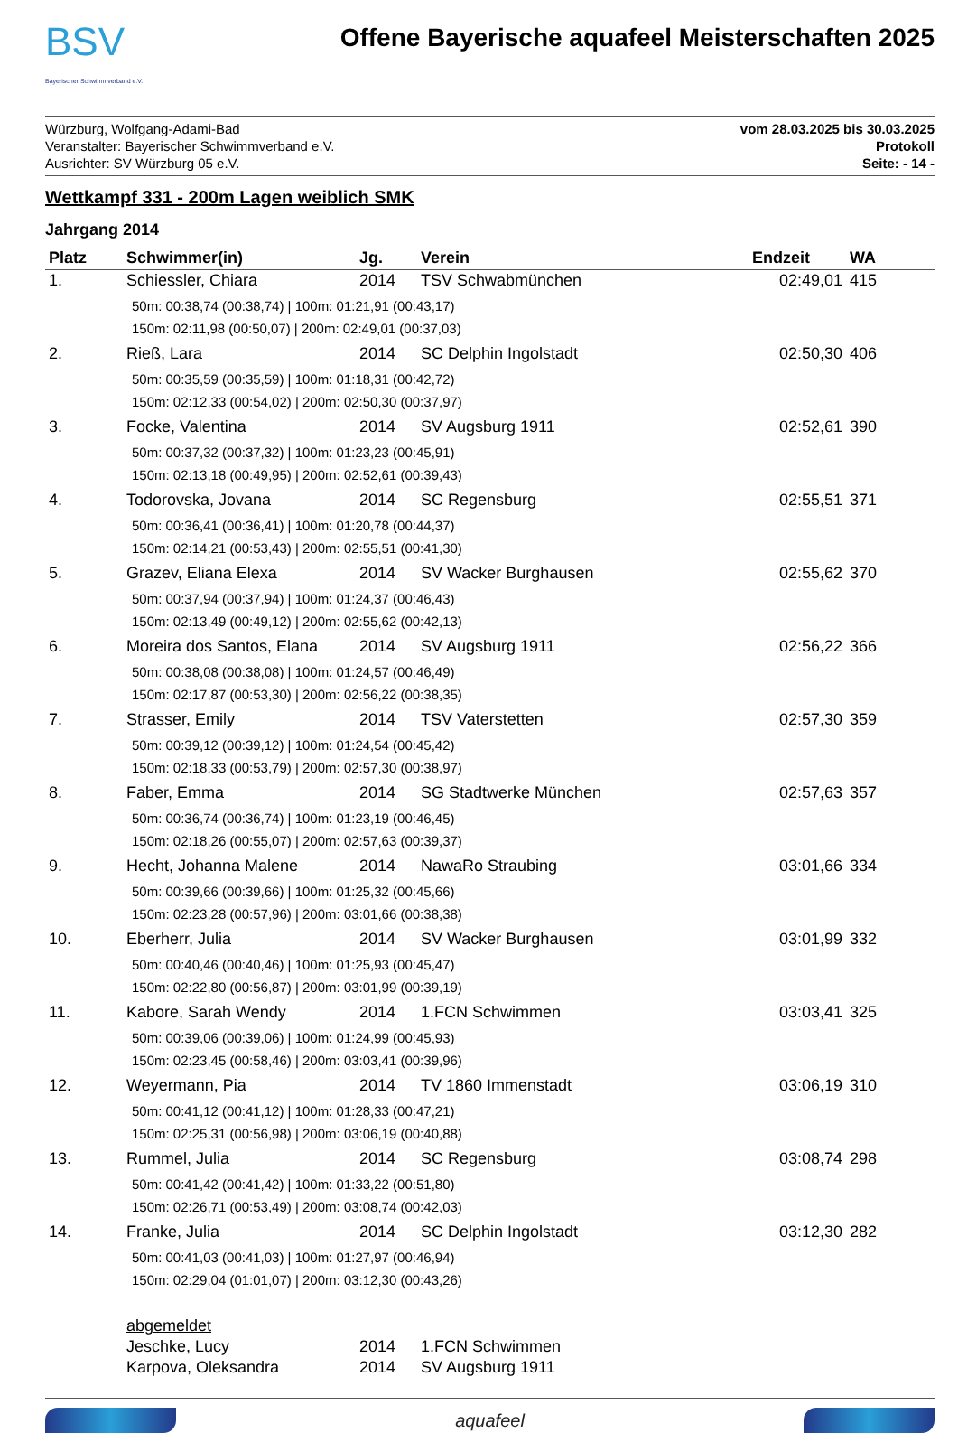BSV
Bayerischer Schwimmverband e.V.
Offene Bayerische aquafeel Meisterschaften 2025
Würzburg, Wolfgang-Adami-Bad
Veranstalter: Bayerischer Schwimmverband e.V.
Ausrichter: SV Würzburg 05 e.V.
vom 28.03.2025 bis 30.03.2025
Protokoll
Seite: - 14 -
Wettkampf 331 - 200m Lagen weiblich SMK
Jahrgang 2014
| Platz | Schwimmer(in) | Jg. | Verein | Endzeit | WA |
| --- | --- | --- | --- | --- | --- |
| 1. | Schiessler, Chiara | 2014 | TSV Schwabmünchen | 02:49,01 | 415 |
| 50m: 00:38,74 (00:38,74) / 100m: 01:21,91 (00:43,17) 150m: 02:11,98 (00:50,07) / 200m: 02:49,01 (00:37,03) | | | | | |
| 2. | Rieß, Lara | 2014 | SC Delphin Ingolstadt | 02:50,30 | 406 |
| 50m: 00:35,59 (00:35,59) / 100m: 01:18,31 (00:42,72) 150m: 02:12,33 (00:54,02) / 200m: 02:50,30 (00:37,97) | | | | | |
| 3. | Focke, Valentina | 2014 | SV Augsburg 1911 | 02:52,61 | 390 |
| 50m: 00:37,32 (00:37,32) / 100m: 01:23,23 (00:45,91) 150m: 02:13,18 (00:49,95) / 200m: 02:52,61 (00:39,43) | | | | | |
| 4. | Todorovska, Jovana | 2014 | SC Regensburg | 02:55,51 | 371 |
| 50m: 00:36,41 (00:36,41) / 100m: 01:20,78 (00:44,37) 150m: 02:14,21 (00:53,43) / 200m: 02:55,51 (00:41,30) | | | | | |
| 5. | Grazev, Eliana Elexa | 2014 | SV Wacker Burghausen | 02:55,62 | 370 |
| 50m: 00:37,94 (00:37,94) / 100m: 01:24,37 (00:46,43) 150m: 02:13,49 (00:49,12) / 200m: 02:55,62 (00:42,13) | | | | | |
| 6. | Moreira dos Santos, Elana | 2014 | SV Augsburg 1911 | 02:56,22 | 366 |
| 50m: 00:38,08 (00:38,08) / 100m: 01:24,57 (00:46,49) 150m: 02:17,87 (00:53,30) / 200m: 02:56,22 (00:38,35) | | | | | |
| 7. | Strasser, Emily | 2014 | TSV Vaterstetten | 02:57,30 | 359 |
| 50m: 00:39,12 (00:39,12) / 100m: 01:24,54 (00:45,42) 150m: 02:18,33 (00:53,79) / 200m: 02:57,30 (00:38,97) | | | | | |
| 8. | Faber, Emma | 2014 | SG Stadtwerke München | 02:57,63 | 357 |
| 50m: 00:36,74 (00:36,74) / 100m: 01:23,19 (00:46,45) 150m: 02:18,26 (00:55,07) / 200m: 02:57,63 (00:39,37) | | | | | |
| 9. | Hecht, Johanna Malene | 2014 | NawaRo Straubing | 03:01,66 | 334 |
| 50m: 00:39,66 (00:39,66) / 100m: 01:25,32 (00:45,66) 150m: 02:23,28 (00:57,96) / 200m: 03:01,66 (00:38,38) | | | | | |
| 10. | Eberherr, Julia | 2014 | SV Wacker Burghausen | 03:01,99 | 332 |
| 50m: 00:40,46 (00:40,46) / 100m: 01:25,93 (00:45,47) 150m: 02:22,80 (00:56,87) / 200m: 03:01,99 (00:39,19) | | | | | |
| 11. | Kabore, Sarah Wendy | 2014 | 1.FCN Schwimmen | 03:03,41 | 325 |
| 50m: 00:39,06 (00:39,06) / 100m: 01:24,99 (00:45,93) 150m: 02:23,45 (00:58,46) / 200m: 03:03,41 (00:39,96) | | | | | |
| 12. | Weyermann, Pia | 2014 | TV 1860 Immenstadt | 03:06,19 | 310 |
| 50m: 00:41,12 (00:41,12) / 100m: 01:28,33 (00:47,21) 150m: 02:25,31 (00:56,98) / 200m: 03:06,19 (00:40,88) | | | | | |
| 13. | Rummel, Julia | 2014 | SC Regensburg | 03:08,74 | 298 |
| 50m: 00:41,42 (00:41,42) / 100m: 01:33,22 (00:51,80) 150m: 02:26,71 (00:53,49) / 200m: 03:08,74 (00:42,03) | | | | | |
| 14. | Franke, Julia | 2014 | SC Delphin Ingolstadt | 03:12,30 | 282 |
| 50m: 00:41,03 (00:41,03) / 100m: 01:27,97 (00:46,94) 150m: 02:29,04 (01:01,07) / 200m: 03:12,30 (00:43,26) | | | | | |
| | abgemeldet | | | | |
| | Jeschke, Lucy | 2014 | 1.FCN Schwimmen | | |
| | Karpova, Oleksandra | 2014 | SV Augsburg 1911 | | |
aquafeel